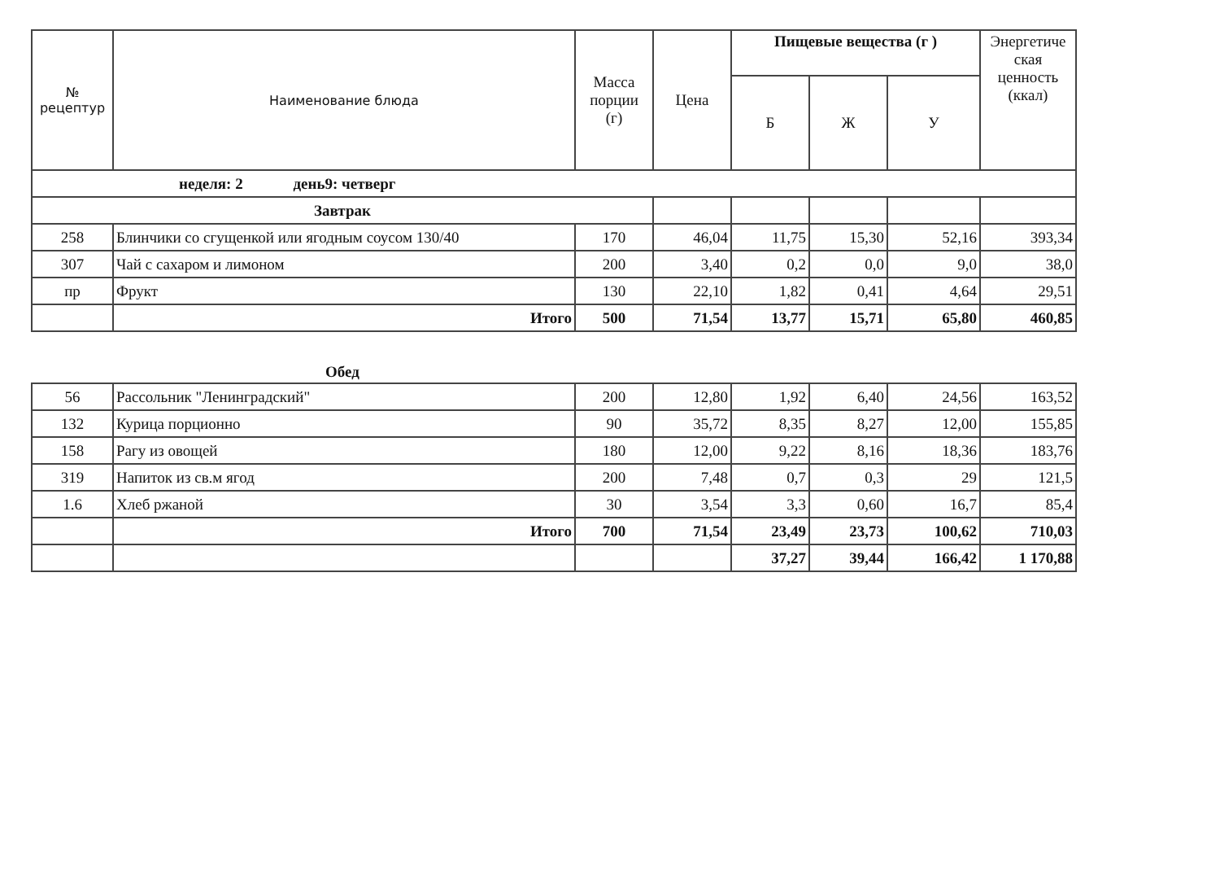| № рецептур | Наименование блюда | Масса порции (г) | Цена | Пищевые вещества (г ) | | | Энергетиче ская ценность (ккал) |
| --- | --- | --- | --- | --- | --- | --- | --- |
| | | | | Б | Ж | У | |
| неделя: 2 день9: четверг | | | | | | | |
| Завтрак | | | | | | | |
| 258 | Блинчики со сгущенкой или ягодным соусом 130/40 | 170 | 46,04 | 11,75 | 15,30 | 52,16 | 393,34 |
| 307 | Чай с сахаром и лимоном | 200 | 3,40 | 0,2 | 0,0 | 9,0 | 38,0 |
| пр | Фрукт | 130 | 22,10 | 1,82 | 0,41 | 4,64 | 29,51 |
| | Итого | 500 | 71,54 | 13,77 | 15,71 | 65,80 | 460,85 |
| Обед | | | | | | | |
| 56 | Рассольник "Ленинградский" | 200 | 12,80 | 1,92 | 6,40 | 24,56 | 163,52 |
| 132 | Курица порционно | 90 | 35,72 | 8,35 | 8,27 | 12,00 | 155,85 |
| 158 | Рагу из овощей | 180 | 12,00 | 9,22 | 8,16 | 18,36 | 183,76 |
| 319 | Напиток из св.м ягод | 200 | 7,48 | 0,7 | 0,3 | 29 | 121,5 |
| 1.6 | Хлеб ржаной | 30 | 3,54 | 3,3 | 0,60 | 16,7 | 85,4 |
| | Итого | 700 | 71,54 | 23,49 | 23,73 | 100,62 | 710,03 |
| | | | | 37,27 | 39,44 | 166,42 | 1 170,88 |